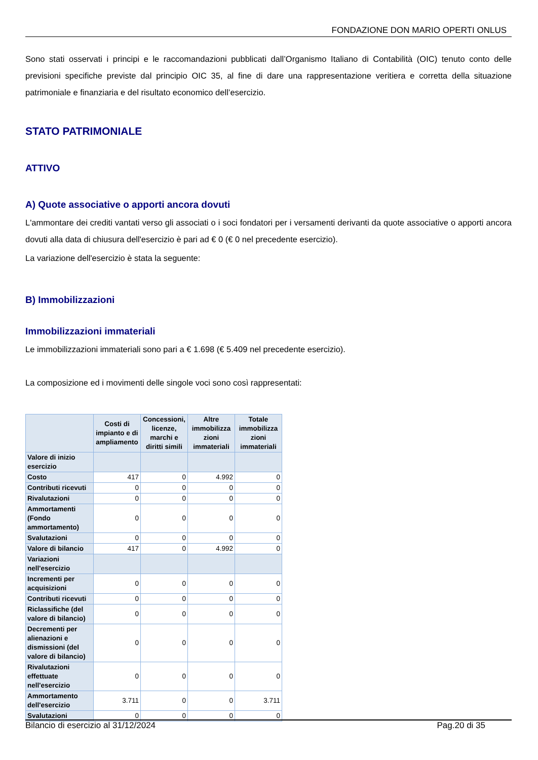FONDAZIONE DON MARIO OPERTI ONLUS
Sono stati osservati i principi e le raccomandazioni pubblicati dall’Organismo Italiano di Contabilità (OIC) tenuto conto delle previsioni specifiche previste dal principio OIC 35, al fine di dare una rappresentazione veritiera e corretta della situazione patrimoniale e finanziaria e del risultato economico dell’esercizio.
STATO PATRIMONIALE
ATTIVO
A) Quote associative o apporti ancora dovuti
L'ammontare dei crediti vantati verso gli associati o i soci fondatori per i versamenti derivanti da quote associative o apporti ancora dovuti alla data di chiusura dell'esercizio è pari ad € 0 (€ 0 nel precedente esercizio).
La variazione dell'esercizio è stata la seguente:
B) Immobilizzazioni
Immobilizzazioni immateriali
Le immobilizzazioni immateriali sono pari a € 1.698 (€ 5.409 nel precedente esercizio).
La composizione ed i movimenti delle singole voci sono così rappresentati:
| | Costi di impianto e di ampliamento | Concessioni, licenze, marchi e diritti simili | Altre immobilizza zioni immateriali | Totale immobilizza zioni immateriali |
| --- | --- | --- | --- | --- |
| Valore di inizio esercizio | | | | |
| Costo | 417 | 0 | 4.992 | 0 |
| Contributi ricevuti | 0 | 0 | 0 | 0 |
| Rivalutazioni | 0 | 0 | 0 | 0 |
| Ammortamenti (Fondo ammortamento) | 0 | 0 | 0 | 0 |
| Svalutazioni | 0 | 0 | 0 | 0 |
| Valore di bilancio | 417 | 0 | 4.992 | 0 |
| Variazioni nell'esercizio | | | | |
| Incrementi per acquisizioni | 0 | 0 | 0 | 0 |
| Contributi ricevuti | 0 | 0 | 0 | 0 |
| Riclassifiche (del valore di bilancio) | 0 | 0 | 0 | 0 |
| Decrementi per alienazioni e dismissioni (del valore di bilancio) | 0 | 0 | 0 | 0 |
| Rivalutazioni effettuate nell'esercizio | 0 | 0 | 0 | 0 |
| Ammortamento dell'esercizio | 3.711 | 0 | 0 | 3.711 |
| Svalutazioni | 0 | 0 | 0 | 0 |
Bilancio di esercizio al 31/12/2024 Pag.20 di 35